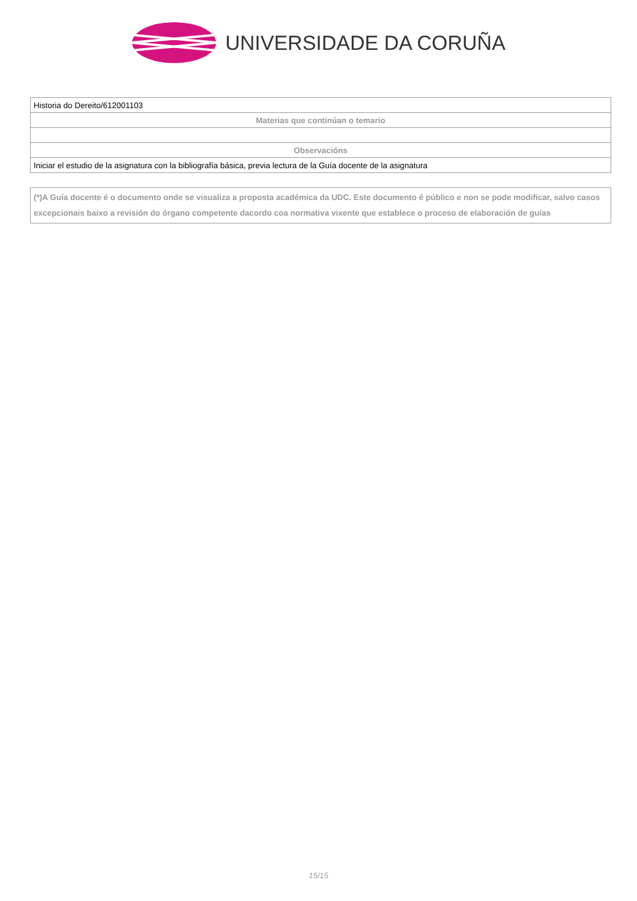UNIVERSIDADE DA CORUÑA
| Historia do Dereito/612001103 |
| Materias que continúan o temario |
| Observacións |
| Iniciar el estudio de la asignatura con la bibliografía básica, previa lectura de la Guía docente de la asignatura |
(*)A Guía docente é o documento onde se visualiza a proposta académica da UDC. Este documento é público e non se pode modificar, salvo casos excepcionais baixo a revisión do órgano competente dacordo coa normativa vixente que establece o proceso de elaboración de guías
15/15